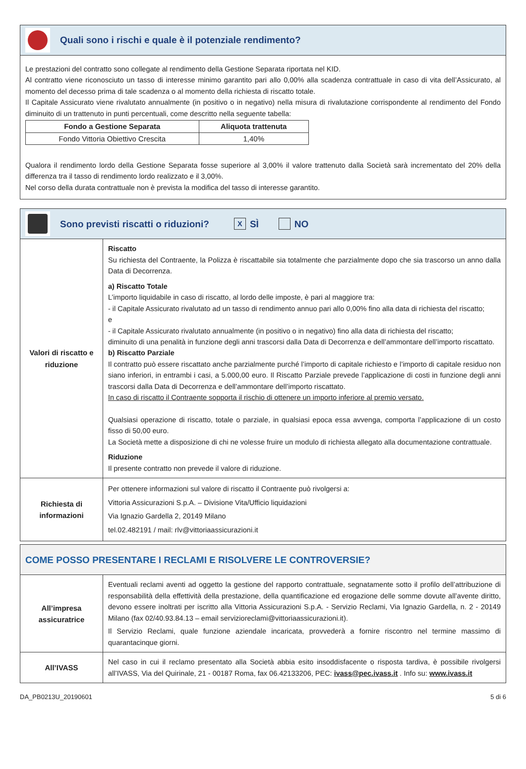Quali sono i rischi e quale è il potenziale rendimento?
Le prestazioni del contratto sono collegate al rendimento della Gestione Separata riportata nel KID.
Al contratto viene riconosciuto un tasso di interesse minimo garantito pari allo 0,00% alla scadenza contrattuale in caso di vita dell’Assicurato, al momento del decesso prima di tale scadenza o al momento della richiesta di riscatto totale.
Il Capitale Assicurato viene rivalutato annualmente (in positivo o in negativo) nella misura di rivalutazione corrispondente al rendimento del Fondo diminuito di un trattenuto in punti percentuali, come descritto nella seguente tabella:
| Fondo a Gestione Separata | Aliquota trattenuta |
| --- | --- |
| Fondo Vittoria Obiettivo Crescita | 1,40% |
Qualora il rendimento lordo della Gestione Separata fosse superiore al 3,00% il valore trattenuto dalla Società sarà incrementato del 20% della differenza tra il tasso di rendimento lordo realizzato e il 3,00%.
Nel corso della durata contrattuale non è prevista la modifica del tasso di interesse garantito.
Sono previsti riscatti o riduzioni?
X SÌ NO
| Valori di riscatto e riduzione | Riscatto Su richiesta del Contraente, la Polizza è riscattabile sia totalmente che parzialmente dopo che sia trascorso un anno dalla Data di Decorrenza. a) Riscatto Totale L’importo liquidabile in caso di riscatto, al lordo delle imposte, è pari al maggiore tra: - il Capitale Assicurato rivalutato ad un tasso di rendimento annuo pari allo 0,00% fino alla data di richiesta del riscatto; e - il Capitale Assicurato rivalutato annualmente (in positivo o in negativo) fino alla data di richiesta del riscatto; diminuito di una penalità in funzione degli anni trascorsi dalla Data di Decorrenza e dell’ammontare dell’importo riscattato. b) Riscatto Parziale Il contratto può essere riscattato anche parzialmente purché l’importo di capitale richiesto e l’importo di capitale residuo non siano inferiori, in entrambi i casi, a 5.000,00 euro. Il Riscatto Parziale prevede l’applicazione di costi in funzione degli anni trascorsi dalla Data di Decorrenza e dell’ammontare dell’importo riscattato. In caso di riscatto il Contraente sopporta il rischio di ottenere un importo inferiore al premio versato. Qualsiasi operazione di riscatto, totale o parziale, in qualsiasi epoca essa avvenga, comporta l’applicazione di un costo fisso di 50,00 euro. La Società mette a disposizione di chi ne volesse fruire un modulo di richiesta allegato alla documentazione contrattuale. Riduzione Il presente contratto non prevede il valore di riduzione. |
| Richiesta di informazioni | Per ottenere informazioni sul valore di riscatto il Contraente può rivolgersi a: Vittoria Assicurazioni S.p.A. – Divisione Vita/Ufficio liquidazioni Via Ignazio Gardella 2, 20149 Milano tel.02.482191 / mail: rlv@vittoriaassicurazioni.it |
COME POSSO PRESENTARE I RECLAMI E RISOLVERE LE CONTROVERSIE?
| All’impresa assicuratrice | Eventuali reclami aventi ad oggetto la gestione del rapporto contrattuale, segnatamente sotto il profilo dell’attribuzione di responsabilità della effettività della prestazione, della quantificazione ed erogazione delle somme dovute all’avente diritto, devono essere inoltrati per iscritto alla Vittoria Assicurazioni S.p.A. - Servizio Reclami, Via Ignazio Gardella, n. 2 - 20149 Milano (fax 02/40.93.84.13 – email servizioreclami@vittoriaassicurazioni.it). Il Servizio Reclami, quale funzione aziendale incaricata, provvederà a fornire riscontro nel termine massimo di quarantacinque giorni. |
| All’IVASS | Nel caso in cui il reclamo presentato alla Società abbia esito insoddisfacente o risposta tardiva, è possibile rivolgersi all’IVASS, Via del Quirinale, 21 - 00187 Roma, fax 06.42133206, PEC: ivass@pec.ivass.it . Info su: www.ivass.it |
DA_PB0213U_20190601 5 di 6